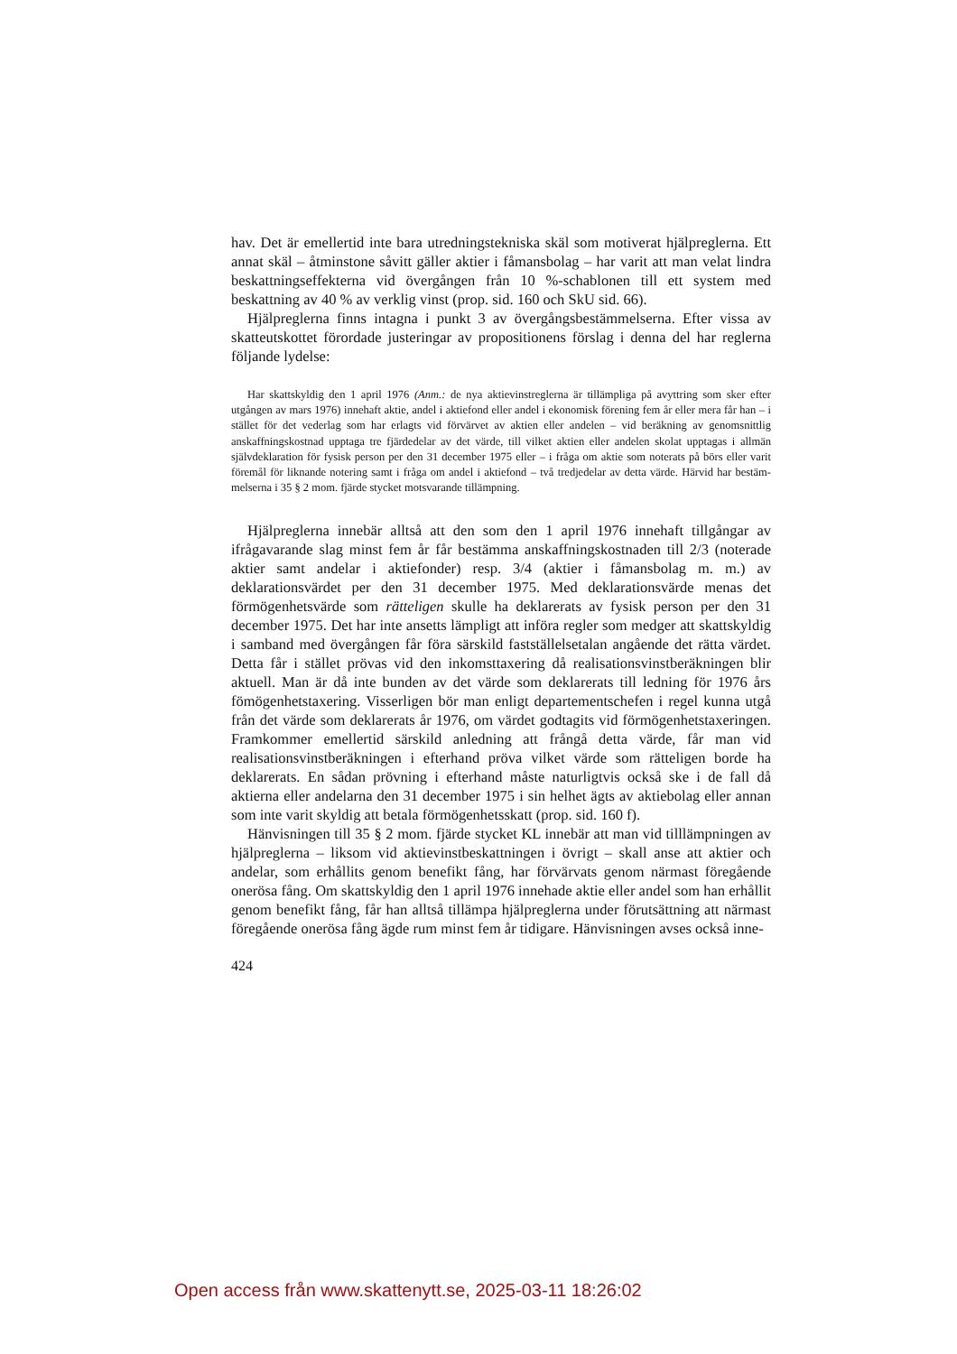hav. Det är emellertid inte bara utredningstekniska skäl som motiverat hjälp­reglerna. Ett annat skäl – åtminstone såvitt gäller aktier i fåmansbolag – har varit att man velat lindra beskattningseffekterna vid övergången från 10 %-schablonen till ett system med beskattning av 40 % av verklig vinst (prop. sid. 160 och SkU sid. 66).
Hjälpreglerna finns intagna i punkt 3 av övergångsbestämmelserna. Efter vissa av skatteutskottet förordade justeringar av propositionens förslag i denna del har reglerna följande lydelse:
Har skattskyldig den 1 april 1976 (Anm.: de nya aktievinstreglerna är tillämpliga på avyttring som sker efter utgången av mars 1976) innehaft aktie, andel i aktiefond eller andel i ekonomisk förening fem år eller mera får han – i stället för det vederlag som har erlagts vid förvärvet av aktien eller andelen – vid beräkning av genomsnittlig anskaffningskostnad upptaga tre fjärdedelar av det värde, till vilket aktien eller andelen skolat upptagas i allmän självdeklaration för fysisk person per den 31 december 1975 eller – i fråga om aktie som noterats på börs eller varit föremål för liknande notering samt i fråga om andel i aktiefond – två tredjedelar av detta värde. Härvid har bestäm­melserna i 35 § 2 mom. fjärde stycket motsvarande tillämpning.
Hjälpreglerna innebär alltså att den som den 1 april 1976 innehaft till­gångar av ifrågavarande slag minst fem år får bestämma anskaffningskostnaden till 2/3 (noterade aktier samt andelar i aktiefonder) resp. 3/4 (aktier i få­mansbolag m. m.) av deklarationsvärdet per den 31 december 1975. Med deklarationsvärde menas det förmögenhetsvärde som rätteligen skulle ha deklarerats av fysisk person per den 31 december 1975. Det har inte ansetts lämpligt att införa regler som medger att skattskyldig i samband med över­gången får föra särskild fastställelsetalan angående det rätta värdet. Detta får i stället prövas vid den inkomsttaxering då realisationsvinstberäkningen blir aktuell. Man är då inte bunden av det värde som deklarerats till ledning för 1976 års fömögenhetstaxering. Visserligen bör man enligt departements­chefen i regel kunna utgå från det värde som deklarerats år 1976, om värdet godtagits vid förmögenhetstaxeringen. Framkommer emellertid särskild an­ledning att frångå detta värde, får man vid realisationsvinstberäkningen i efter­hand pröva vilket värde som rätteligen borde ha deklarerats. En sådan pröv­ning i efterhand måste naturligtvis också ske i de fall då aktierna eller andelarna den 31 december 1975 i sin helhet ägts av aktiebolag eller annan som inte varit skyldig att betala förmögenhetsskatt (prop. sid. 160 f).
Hänvisningen till 35 § 2 mom. fjärde stycket KL innebär att man vid till­lämpningen av hjälpreglerna – liksom vid aktievinstbeskattningen i övrigt – skall anse att aktier och andelar, som erhållits genom benefikt fång, har förvär­vats genom närmast föregående onerösa fång. Om skattskyldig den 1 april 1976 innehade aktie eller andel som han erhållit genom benefikt fång, får han alltså tillämpa hjälpreglerna under förutsättning att närmast föregående onerösa fång ägde rum minst fem år tidigare. Hänvisningen avses också inne-
424
Open access från www.skattenytt.se, 2025-03-11 18:26:02